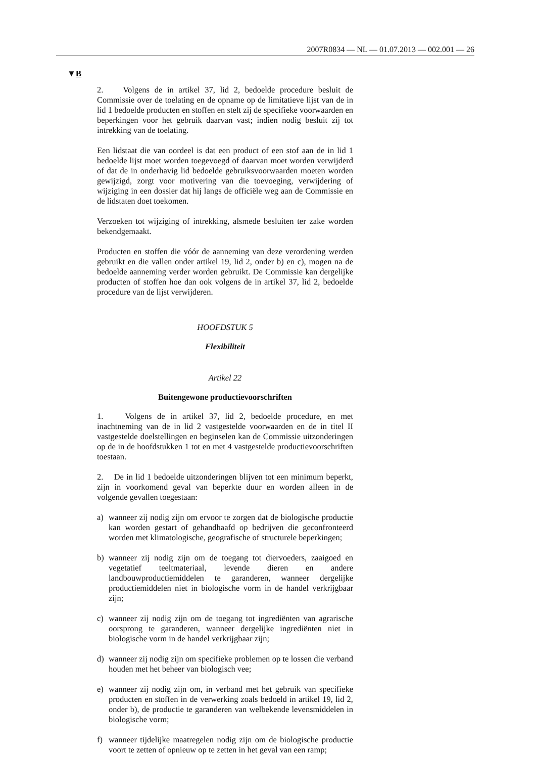2007R0834 — NL — 01.07.2013 — 002.001 — 26
▼B
2. Volgens de in artikel 37, lid 2, bedoelde procedure besluit de Commissie over de toelating en de opname op de limitatieve lijst van de in lid 1 bedoelde producten en stoffen en stelt zij de specifieke voorwaarden en beperkingen voor het gebruik daarvan vast; indien nodig besluit zij tot intrekking van de toelating.
Een lidstaat die van oordeel is dat een product of een stof aan de in lid 1 bedoelde lijst moet worden toegevoegd of daarvan moet worden verwijderd of dat de in onderhavig lid bedoelde gebruiksvoorwaarden moeten worden gewijzigd, zorgt voor motivering van die toevoeging, verwijdering of wijziging in een dossier dat hij langs de officiële weg aan de Commissie en de lidstaten doet toekomen.
Verzoeken tot wijziging of intrekking, alsmede besluiten ter zake worden bekendgemaakt.
Producten en stoffen die vóór de aanneming van deze verordening werden gebruikt en die vallen onder artikel 19, lid 2, onder b) en c), mogen na de bedoelde aanneming verder worden gebruikt. De Commissie kan dergelijke producten of stoffen hoe dan ook volgens de in artikel 37, lid 2, bedoelde procedure van de lijst verwijderen.
HOOFDSTUK 5
Flexibiliteit
Artikel 22
Buitengewone productievoorschriften
1. Volgens de in artikel 37, lid 2, bedoelde procedure, en met inachtneming van de in lid 2 vastgestelde voorwaarden en de in titel II vastgestelde doelstellingen en beginselen kan de Commissie uitzonderingen op de in de hoofdstukken 1 tot en met 4 vastgestelde productievoorschriften toestaan.
2. De in lid 1 bedoelde uitzonderingen blijven tot een minimum beperkt, zijn in voorkomend geval van beperkte duur en worden alleen in de volgende gevallen toegestaan:
a) wanneer zij nodig zijn om ervoor te zorgen dat de biologische productie kan worden gestart of gehandhaafd op bedrijven die geconfronteerd worden met klimatologische, geografische of structurele beperkingen;
b) wanneer zij nodig zijn om de toegang tot diervoeders, zaaigoed en vegetatief teeltmateriaal, levende dieren en andere landbouwproductiemiddelen te garanderen, wanneer dergelijke productiemiddelen niet in biologische vorm in de handel verkrijgbaar zijn;
c) wanneer zij nodig zijn om de toegang tot ingrediënten van agrarische oorsprong te garanderen, wanneer dergelijke ingrediënten niet in biologische vorm in de handel verkrijgbaar zijn;
d) wanneer zij nodig zijn om specifieke problemen op te lossen die verband houden met het beheer van biologisch vee;
e) wanneer zij nodig zijn om, in verband met het gebruik van specifieke producten en stoffen in de verwerking zoals bedoeld in artikel 19, lid 2, onder b), de productie te garanderen van welbekende levensmiddelen in biologische vorm;
f) wanneer tijdelijke maatregelen nodig zijn om de biologische productie voort te zetten of opnieuw op te zetten in het geval van een ramp;